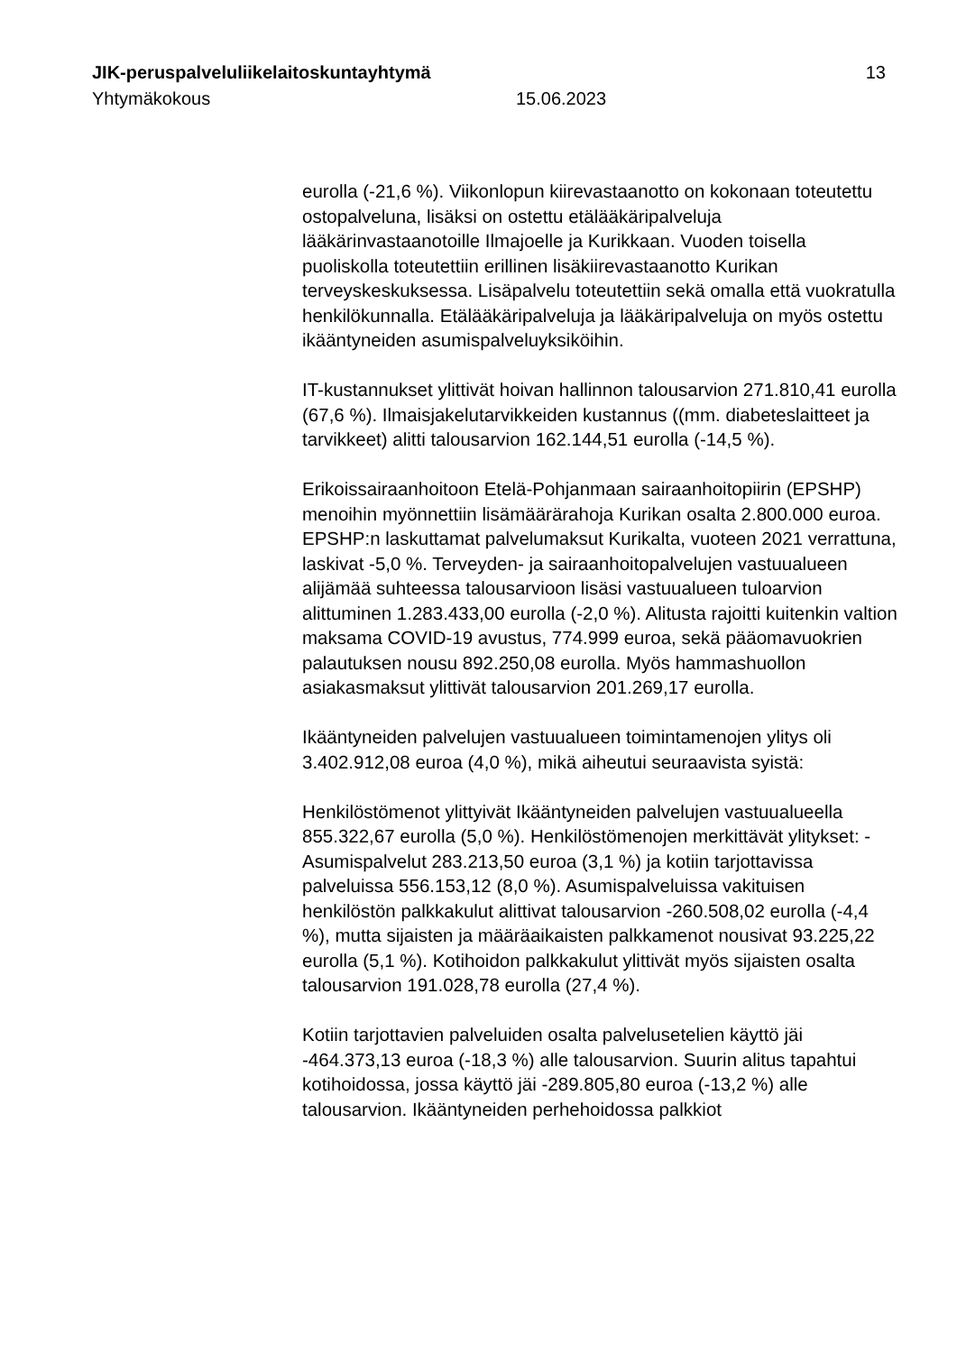JIK-peruspalveluliikelaitoskuntayhtymä 13
Yhtymäkokous 15.06.2023
eurolla (-21,6 %). Viikonlopun kiirevastaanotto on kokonaan toteutettu ostopalveluna, lisäksi on ostettu etälääkäripalveluja lääkärinvastaanotoille Ilmajoelle ja Kurikkaan. Vuoden toisella puoliskolla toteutettiin erillinen lisäkiirevastaanotto Kurikan terveyskeskuksessa. Lisäpalvelu toteutettiin sekä omalla että vuokratulla henkilökunnalla. Etälääkäripalveluja ja lääkäripalveluja on myös ostettu ikääntyneiden asumispalveluyksiköihin.
IT-kustannukset ylittivät hoivan hallinnon talousarvion 271.810,41 eurolla (67,6 %). Ilmaisjakelutarvikkeiden kustannus ((mm. diabeteslaitteet ja tarvikkeet) alitti talousarvion 162.144,51 eurolla (-14,5 %).
Erikoissairaanhoitoon Etelä-Pohjanmaan sairaanhoitopiirin (EPSHP) menoihin myönnettiin lisämäärärahoja Kurikan osalta 2.800.000 euroa. EPSHP:n laskuttamat palvelumaksut Kurikalta, vuoteen 2021 verrattuna, laskivat -5,0 %. Terveyden- ja sairaanhoitopalvelujen vastuualueen alijämää suhteessa talousarvioon lisäsi vastuualueen tuloarvion alittuminen 1.283.433,00 eurolla (-2,0 %). Alitusta rajoitti kuitenkin valtion maksama COVID-19 avustus, 774.999 euroa, sekä pääomavuokrien palautuksen nousu 892.250,08 eurolla. Myös hammashuollon asiakasmaksut ylittivät talousarvion 201.269,17 eurolla.
Ikääntyneiden palvelujen vastuualueen toimintamenojen ylitys oli 3.402.912,08 euroa (4,0 %), mikä aiheutui seuraavista syistä:
Henkilöstömenot ylittyivät Ikääntyneiden palvelujen vastuualueella 855.322,67 eurolla (5,0 %). Henkilöstömenojen merkittävät ylitykset: - Asumispalvelut 283.213,50 euroa (3,1 %) ja kotiin tarjottavissa palveluissa 556.153,12 (8,0 %). Asumispalveluissa vakituisen henkilöstön palkkakulut alittivat talousarvion -260.508,02 eurolla (-4,4 %), mutta sijaisten ja määräaikaisten palkkamenot nousivat 93.225,22 eurolla (5,1 %). Kotihoidon palkkakulut ylittivät myös sijaisten osalta talousarvion 191.028,78 eurolla (27,4 %).
Kotiin tarjottavien palveluiden osalta palvelusetelien käyttö jäi -464.373,13 euroa (-18,3 %) alle talousarvion. Suurin alitus tapahtui kotihoidossa, jossa käyttö jäi -289.805,80 euroa (-13,2 %) alle talousarvion. Ikääntyneiden perhehoidossa palkkiot